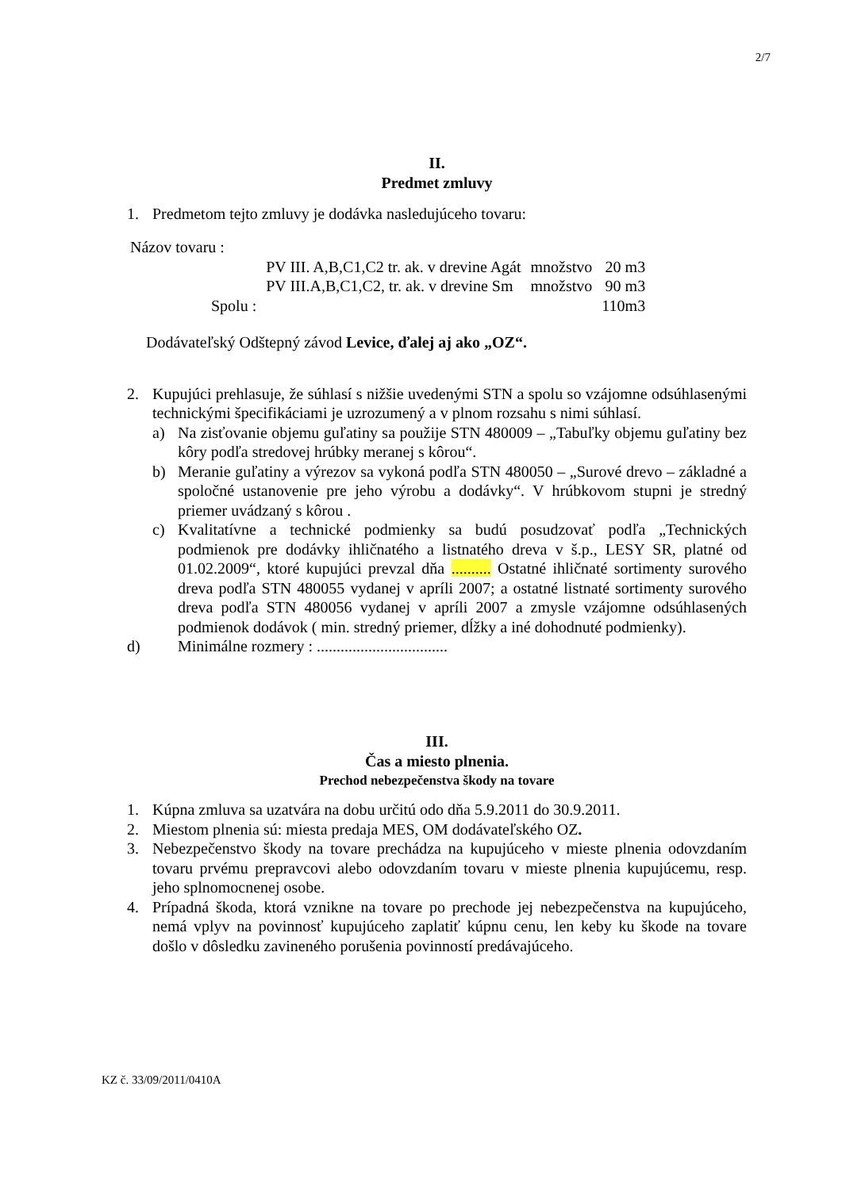2/7
II.
Predmet zmluvy
1. Predmetom tejto zmluvy je dodávka nasledujúceho tovaru:
Názov tovaru :
| | PV III. A,B,C1,C2 tr. ak. v drevine Agát | množstvo | 20 m3 |
| | PV III.A,B,C1,C2, tr. ak. v drevine Sm | množstvo | 90 m3 |
| Spolu : | | | 110m3 |
Dodávateľský Odštepný závod Levice, ďalej aj ako „OZ“.
2. Kupujúci prehlasuje, že súhlasí s nižšie uvedenými STN a spolu so vzájomne odsúhlasenými technickými špecifikáciami je uzrozumený a v plnom rozsahu s nimi súhlasí.
a) Na zisťovanie objemu guľatiny sa použije STN 480009 – „Tabuľky objemu guľatiny bez kôry podľa stredovej hrúbky meranej s kôrou“.
b) Meranie guľatiny a výrezov sa vykoná podľa STN 480050 – „Surové drevo – základné a spoločné ustanovenie pre jeho výrobu a dodávky“. V hrúbkovom stupni je stredný priemer uvádzaný s kôrou .
c) Kvalitatívne a technické podmienky sa budú posudzovať podľa „Technických podmienok pre dodávky ihličnatého a listnatého dreva v š.p., LESY SR, platné od 01.02.2009“, ktoré kupujúci prevzal dňa .......... Ostatné ihličnaté sortimenty surového dreva podľa STN 480055 vydanej v apríli 2007; a ostatné listnaté sortimenty surového dreva podľa STN 480056 vydanej v apríli 2007 a zmysle vzájomne odsúhlasených podmienok dodávok ( min. stredný priemer, dĺžky a iné dohodnuté podmienky).
d) Minimálne rozmery : .................................
III.
Čas a miesto plnenia.
Prechod nebezpečenstva škody na tovare
1. Kúpna zmluva sa uzatvára na dobu určitú odo dňa 5.9.2011 do 30.9.2011.
2. Miestom plnenia sú: miesta predaja MES, OM dodávateľského OZ.
3. Nebezpečenstvo škody na tovare prechádza na kupujúceho v mieste plnenia odovzdaním tovaru prvému prepravcovi alebo odovzdaním tovaru v mieste plnenia kupujúcemu, resp. jeho splnomocnenej osobe.
4. Prípadná škoda, ktorá vznikne na tovare po prechode jej nebezpečenstva na kupujúceho, nemá vplyv na povinnosť kupujúceho zaplatiť kúpnu cenu, len keby ku škode na tovare došlo v dôsledku zavineného porušenia povinností predávajúceho.
KZ č. 33/09/2011/0410A